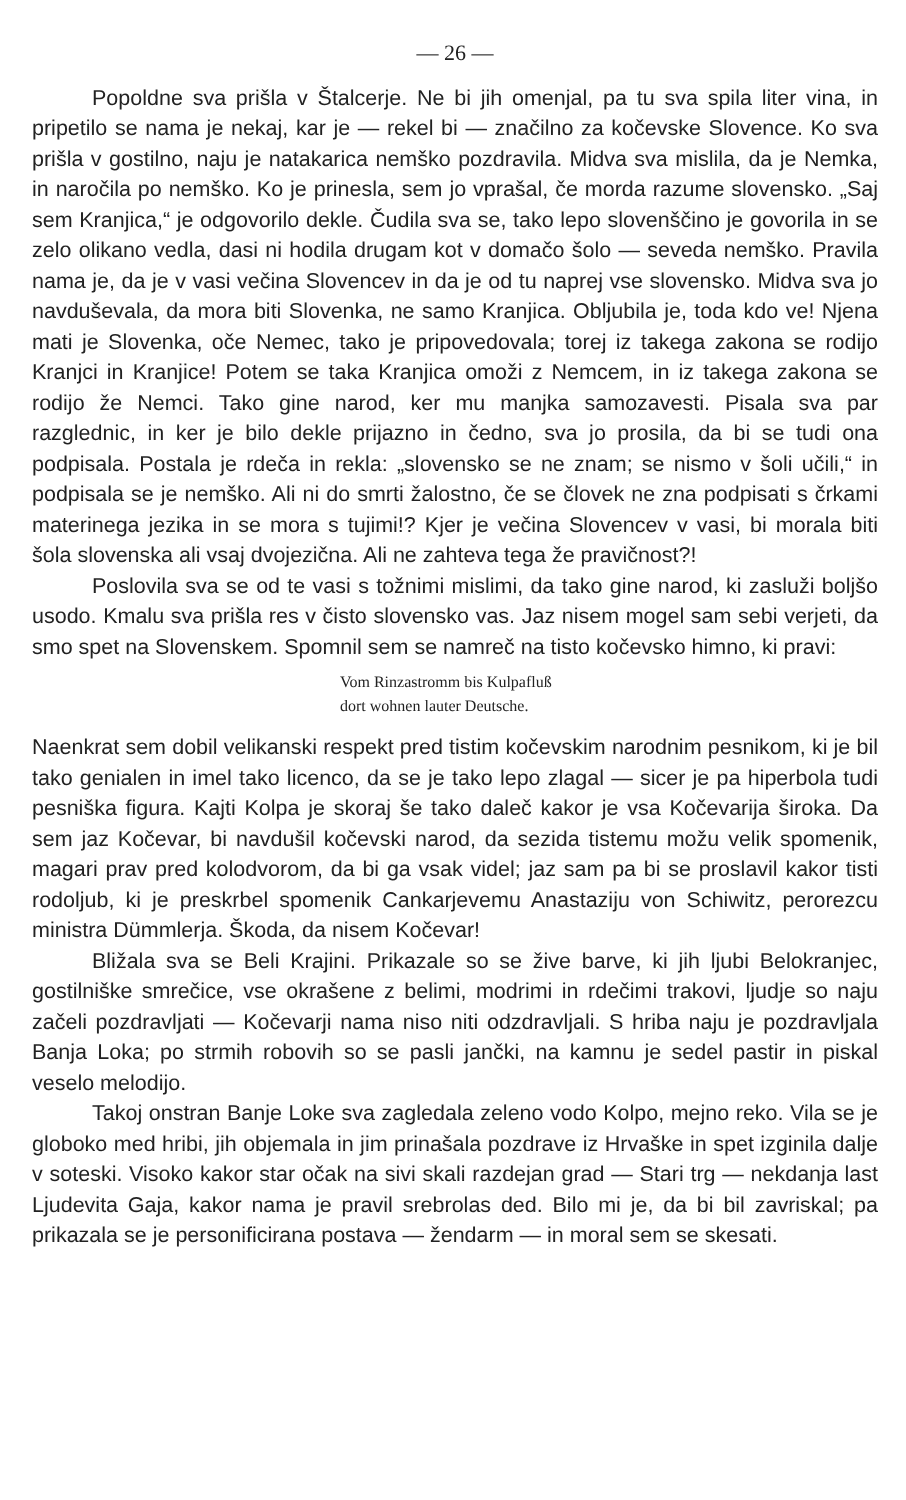— 26 —
Popoldne sva prišla v Štalcerje. Ne bi jih omenjal, pa tu sva spila liter vina, in pripetilo se nama je nekaj, kar je — rekel bi — značilno za kočevske Slovence. Ko sva prišla v gostilno, naju je natakarica nemško pozdravila. Midva sva mislila, da je Nemka, in naročila po nemško. Ko je prinesla, sem jo vprašal, če morda razume slovensko. „Saj sem Kranjica,“ je odgovorilo dekle. Čudila sva se, tako lepo slovenščino je govorila in se zelo olikano vedla, dasi ni hodila drugam kot v domačo šolo — seveda nemško. Pravila nama je, da je v vasi večina Slovencev in da je od tu naprej vse slovensko. Midva sva jo navduševala, da mora biti Slovenka, ne samo Kranjica. Obljubila je, toda kdo ve! Njena mati je Slovenka, oče Nemec, tako je pripovedovala; torej iz takega zakona se rodijo Kranjci in Kranjice! Potem se taka Kranjica omoži z Nemcem, in iz takega zakona se rodijo že Nemci. Tako gine narod, ker mu manjka samozavesti. Pisala sva par razglednic, in ker je bilo dekle prijazno in čedno, sva jo prosila, da bi se tudi ona podpisala. Postala je rdeča in rekla: „slovensko se ne znam; se nismo v šoli učili,“ in podpisala se je nemško. Ali ni do smrti žalostno, če se človek ne zna podpisati s črkami materinega jezika in se mora s tujimi!? Kjer je večina Slovencev v vasi, bi morala biti šola slovenska ali vsaj dvojezična. Ali ne zahteva tega že pravičnost?!
Poslovila sva se od te vasi s tožnimi mislimi, da tako gine narod, ki zasluži boljšo usodo. Kmalu sva prišla res v čisto slovensko vas. Jaz nisem mogel sam sebi verjeti, da smo spet na Slovenskem. Spomnil sem se namreč na tisto kočevsko himno, ki pravi:
Vom Rinzastromm bis Kulpafluß
dort wohnen lauter Deutsche.
Naenkrat sem dobil velikanski respekt pred tistim kočevskim narodnim pesnikom, ki je bil tako genialen in imel tako licenco, da se je tako lepo zlagal — sicer je pa hiperbola tudi pesniška figura. Kajti Kolpa je skoraj še tako daleč kakor je vsa Kočevarija široka. Da sem jaz Kočevar, bi navdušil kočevski narod, da sezida tistemu možu velik spomenik, magari prav pred kolodvorom, da bi ga vsak videl; jaz sam pa bi se proslavil kakor tisti rodoljub, ki je preskrbel spomenik Cankarjevemu Anastaziju von Schiwitz, perorezcu ministra Dümmlerja. Škoda, da nisem Kočevar!
Bližala sva se Beli Krajini. Prikazale so se žive barve, ki jih ljubi Belokranjec, gostilniške smrečice, vse okrašene z belimi, modrimi in rdečimi trakovi, ljudje so naju začeli pozdravljati — Kočevarji nama niso niti odzdravljali. S hriba naju je pozdravljala Banja Loka; po strmih robovih so se pasli jančki, na kamnu je sedel pastir in piskal veselo melodijo.
Takoj onstran Banje Loke sva zagledala zeleno vodo Kolpo, mejno reko. Vila se je globoko med hribi, jih objemala in jim prinašala pozdrave iz Hrvaške in spet izginila dalje v soteski. Visoko kakor star očak na sivi skali razdejan grad — Stari trg — nekdanja last Ljudevita Gaja, kakor nama je pravil srebrolas ded. Bilo mi je, da bi bil zavriskal; pa prikazala se je personificirana postava — žendarm — in moral sem se skesati.